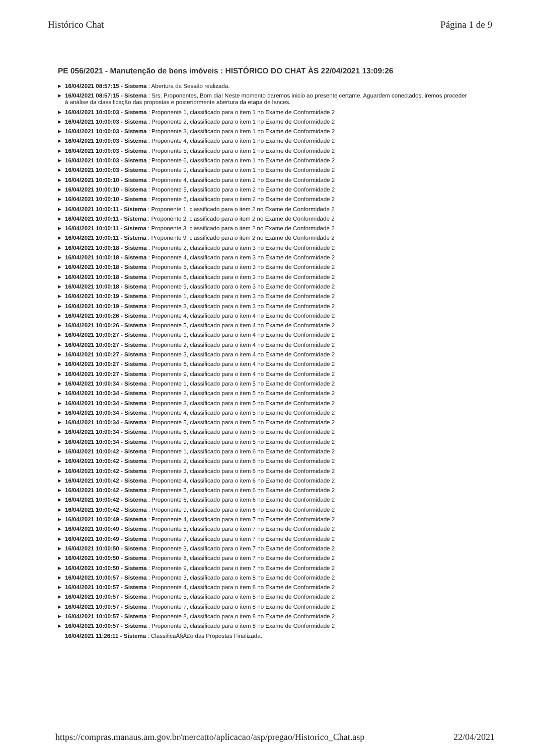Histórico Chat Página 1 de 9
PE 056/2021 - Manutenção de bens imóveis : HISTÓRICO DO CHAT ÀS 22/04/2021 13:09:26
▶ 16/04/2021 08:57:15 - Sistema : Abertura da Sessão realizada.
▶ 16/04/2021 08:57:15 - Sistema : Srs. Proponentes, Bom dia! Neste momento daremos inicio ao presente certame. Aguardem conectados, iremos proceder à análise da classificação das propostas e posteriormente abertura da etapa de lances.
▶ 16/04/2021 10:00:03 - Sistema : Proponente 1, classificado para o item 1 no Exame de Conformidade 2
▶ 16/04/2021 10:00:03 - Sistema : Proponente 2, classificado para o item 1 no Exame de Conformidade 2
▶ 16/04/2021 10:00:03 - Sistema : Proponente 3, classificado para o item 1 no Exame de Conformidade 2
▶ 16/04/2021 10:00:03 - Sistema : Proponente 4, classificado para o item 1 no Exame de Conformidade 2
▶ 16/04/2021 10:00:03 - Sistema : Proponente 5, classificado para o item 1 no Exame de Conformidade 2
▶ 16/04/2021 10:00:03 - Sistema : Proponente 6, classificado para o item 1 no Exame de Conformidade 2
▶ 16/04/2021 10:00:03 - Sistema : Proponente 9, classificado para o item 1 no Exame de Conformidade 2
▶ 16/04/2021 10:00:10 - Sistema : Proponente 4, classificado para o item 2 no Exame de Conformidade 2
▶ 16/04/2021 10:00:10 - Sistema : Proponente 5, classificado para o item 2 no Exame de Conformidade 2
▶ 16/04/2021 10:00:10 - Sistema : Proponente 6, classificado para o item 2 no Exame de Conformidade 2
▶ 16/04/2021 10:00:11 - Sistema : Proponente 1, classificado para o item 2 no Exame de Conformidade 2
▶ 16/04/2021 10:00:11 - Sistema : Proponente 2, classificado para o item 2 no Exame de Conformidade 2
▶ 16/04/2021 10:00:11 - Sistema : Proponente 3, classificado para o item 2 no Exame de Conformidade 2
▶ 16/04/2021 10:00:11 - Sistema : Proponente 9, classificado para o item 2 no Exame de Conformidade 2
▶ 16/04/2021 10:00:18 - Sistema : Proponente 2, classificado para o item 3 no Exame de Conformidade 2
▶ 16/04/2021 10:00:18 - Sistema : Proponente 4, classificado para o item 3 no Exame de Conformidade 2
▶ 16/04/2021 10:00:18 - Sistema : Proponente 5, classificado para o item 3 no Exame de Conformidade 2
▶ 16/04/2021 10:00:18 - Sistema : Proponente 6, classificado para o item 3 no Exame de Conformidade 2
▶ 16/04/2021 10:00:18 - Sistema : Proponente 9, classificado para o item 3 no Exame de Conformidade 2
▶ 16/04/2021 10:00:19 - Sistema : Proponente 1, classificado para o item 3 no Exame de Conformidade 2
▶ 16/04/2021 10:00:19 - Sistema : Proponente 3, classificado para o item 3 no Exame de Conformidade 2
▶ 16/04/2021 10:00:26 - Sistema : Proponente 4, classificado para o item 4 no Exame de Conformidade 2
▶ 16/04/2021 10:00:26 - Sistema : Proponente 5, classificado para o item 4 no Exame de Conformidade 2
▶ 16/04/2021 10:00:27 - Sistema : Proponente 1, classificado para o item 4 no Exame de Conformidade 2
▶ 16/04/2021 10:00:27 - Sistema : Proponente 2, classificado para o item 4 no Exame de Conformidade 2
▶ 16/04/2021 10:00:27 - Sistema : Proponente 3, classificado para o item 4 no Exame de Conformidade 2
▶ 16/04/2021 10:00:27 - Sistema : Proponente 6, classificado para o item 4 no Exame de Conformidade 2
▶ 16/04/2021 10:00:27 - Sistema : Proponente 9, classificado para o item 4 no Exame de Conformidade 2
▶ 16/04/2021 10:00:34 - Sistema : Proponente 1, classificado para o item 5 no Exame de Conformidade 2
▶ 16/04/2021 10:00:34 - Sistema : Proponente 2, classificado para o item 5 no Exame de Conformidade 2
▶ 16/04/2021 10:00:34 - Sistema : Proponente 3, classificado para o item 5 no Exame de Conformidade 2
▶ 16/04/2021 10:00:34 - Sistema : Proponente 4, classificado para o item 5 no Exame de Conformidade 2
▶ 16/04/2021 10:00:34 - Sistema : Proponente 5, classificado para o item 5 no Exame de Conformidade 2
▶ 16/04/2021 10:00:34 - Sistema : Proponente 6, classificado para o item 5 no Exame de Conformidade 2
▶ 16/04/2021 10:00:34 - Sistema : Proponente 9, classificado para o item 5 no Exame de Conformidade 2
▶ 16/04/2021 10:00:42 - Sistema : Proponente 1, classificado para o item 6 no Exame de Conformidade 2
▶ 16/04/2021 10:00:42 - Sistema : Proponente 2, classificado para o item 6 no Exame de Conformidade 2
▶ 16/04/2021 10:00:42 - Sistema : Proponente 3, classificado para o item 6 no Exame de Conformidade 2
▶ 16/04/2021 10:00:42 - Sistema : Proponente 4, classificado para o item 6 no Exame de Conformidade 2
▶ 16/04/2021 10:00:42 - Sistema : Proponente 5, classificado para o item 6 no Exame de Conformidade 2
▶ 16/04/2021 10:00:42 - Sistema : Proponente 6, classificado para o item 6 no Exame de Conformidade 2
▶ 16/04/2021 10:00:42 - Sistema : Proponente 9, classificado para o item 6 no Exame de Conformidade 2
▶ 16/04/2021 10:00:49 - Sistema : Proponente 4, classificado para o item 7 no Exame de Conformidade 2
▶ 16/04/2021 10:00:49 - Sistema : Proponente 5, classificado para o item 7 no Exame de Conformidade 2
▶ 16/04/2021 10:00:49 - Sistema : Proponente 7, classificado para o item 7 no Exame de Conformidade 2
▶ 16/04/2021 10:00:50 - Sistema : Proponente 3, classificado para o item 7 no Exame de Conformidade 2
▶ 16/04/2021 10:00:50 - Sistema : Proponente 8, classificado para o item 7 no Exame de Conformidade 2
▶ 16/04/2021 10:00:50 - Sistema : Proponente 9, classificado para o item 7 no Exame de Conformidade 2
▶ 16/04/2021 10:00:57 - Sistema : Proponente 3, classificado para o item 8 no Exame de Conformidade 2
▶ 16/04/2021 10:00:57 - Sistema : Proponente 4, classificado para o item 8 no Exame de Conformidade 2
▶ 16/04/2021 10:00:57 - Sistema : Proponente 5, classificado para o item 8 no Exame de Conformidade 2
▶ 16/04/2021 10:00:57 - Sistema : Proponente 7, classificado para o item 8 no Exame de Conformidade 2
▶ 16/04/2021 10:00:57 - Sistema : Proponente 8, classificado para o item 8 no Exame de Conformidade 2
▶ 16/04/2021 10:00:57 - Sistema : Proponente 9, classificado para o item 8 no Exame de Conformidade 2
16/04/2021 11:26:11 - Sistema : ClassificaÃ§Ã£o das Propostas Finalizada.
https://compras.manaus.am.gov.br/mercatto/aplicacao/asp/pregao/Historico_Chat.asp 22/04/2021